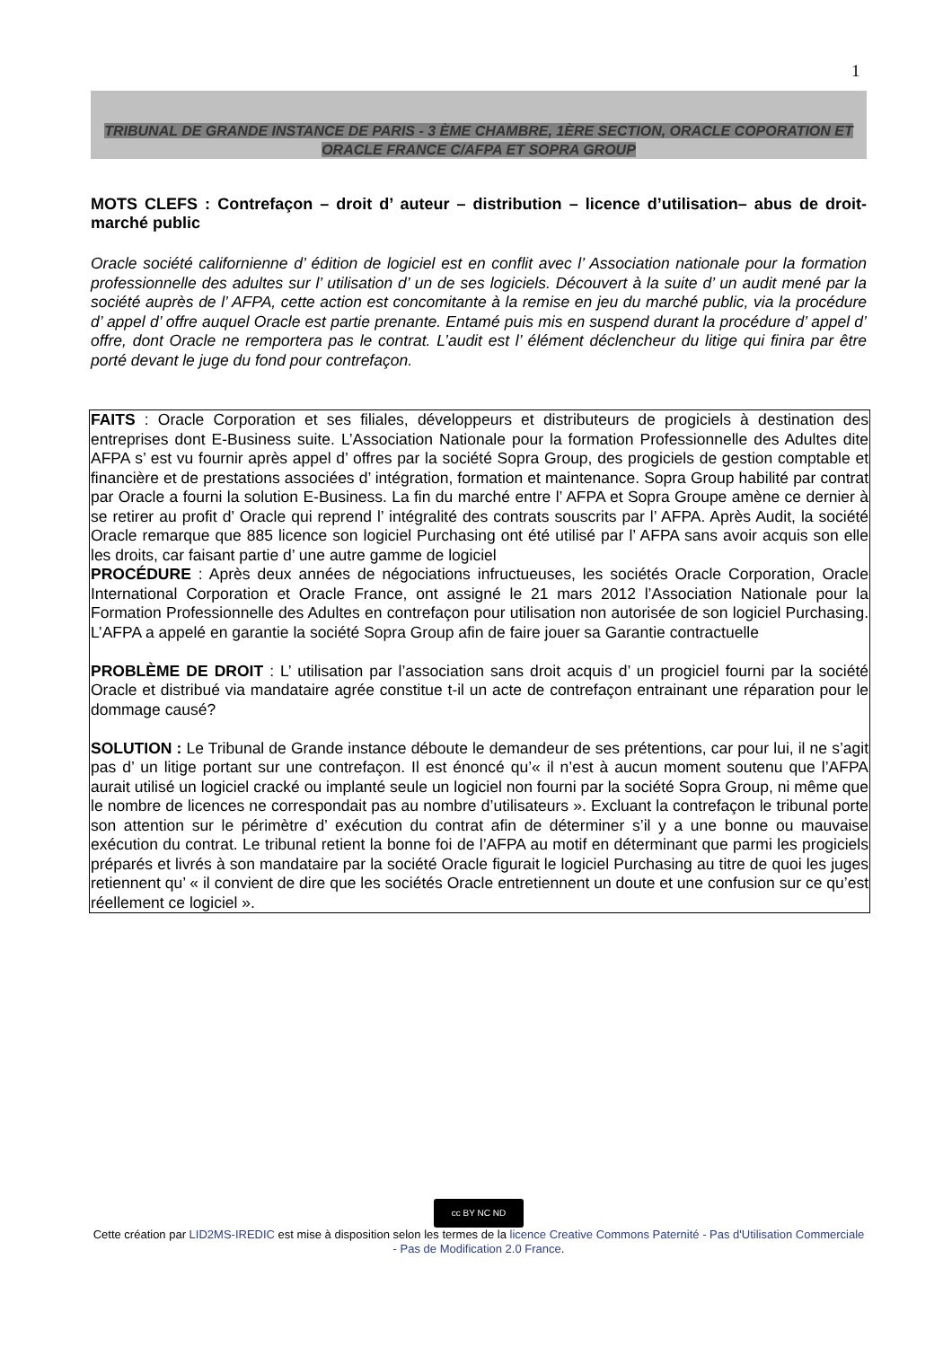1
TRIBUNAL DE GRANDE INSTANCE DE PARIS - 3 ÈME CHAMBRE, 1ÈRE SECTION, ORACLE COPORATION ET
ORACLE FRANCE C/AFPA ET SOPRA GROUP
MOTS CLEFS : Contrefaçon – droit d’ auteur – distribution – licence d’utilisation– abus de droit- marché public
Oracle société californienne d’ édition de logiciel est en conflit avec l’ Association nationale pour la formation professionnelle des adultes sur l’ utilisation d’ un de ses logiciels. Découvert à la suite d’ un audit mené par la société auprès de l’ AFPA, cette action est concomitante à la remise en jeu du marché public, via la procédure d’ appel d’ offre auquel Oracle est partie prenante. Entamé puis mis en suspend durant la procédure d’ appel d’ offre, dont Oracle ne remportera pas le contrat. L’audit est l’ élément déclencheur du litige qui finira par être porté devant le juge du fond pour contrefaçon.
FAITS : Oracle Corporation et ses filiales, développeurs et distributeurs de progiciels à destination des entreprises dont E-Business suite. L’Association Nationale pour la formation Professionnelle des Adultes dite AFPA s’ est vu fournir après appel d’ offres par la société Sopra Group, des progiciels de gestion comptable et financière et de prestations associées d’ intégration, formation et maintenance. Sopra Group habilité par contrat par Oracle a fourni la solution E-Business. La fin du marché entre l’ AFPA et Sopra Groupe amène ce dernier à se retirer au profit d’ Oracle qui reprend l’ intégralité des contrats souscrits par l’ AFPA. Après Audit, la société Oracle remarque que 885 licence son logiciel Purchasing ont été utilisé par l’ AFPA sans avoir acquis son elle les droits, car faisant partie d’ une autre gamme de logiciel
PROCÉDURE : Après deux années de négociations infructueuses, les sociétés Oracle Corporation, Oracle International Corporation et Oracle France, ont assigné le 21 mars 2012 l’Association Nationale pour la Formation Professionnelle des Adultes en contrefaçon pour utilisation non autorisée de son logiciel Purchasing. L’AFPA a appelé en garantie la société Sopra Group afin de faire jouer sa Garantie contractuelle
PROBLÈME DE DROIT : L’ utilisation par l’association sans droit acquis d’ un progiciel fourni par la société Oracle et distribué via mandataire agrée constitue t-il un acte de contrefaçon entrainant une réparation pour le dommage causé?
SOLUTION : Le Tribunal de Grande instance déboute le demandeur de ses prétentions, car pour lui, il ne s’agit pas d’ un litige portant sur une contrefaçon. Il est énoncé qu’« il n’est à aucun moment soutenu que l’AFPA aurait utilisé un logiciel cracké ou implanté seule un logiciel non fourni par la société Sopra Group, ni même que le nombre de licences ne correspondait pas au nombre d’utilisateurs ». Excluant la contrefaçon le tribunal porte son attention sur le périmètre d’ exécution du contrat afin de déterminer s’il y a une bonne ou mauvaise exécution du contrat. Le tribunal retient la bonne foi de l’AFPA au motif en déterminant que parmi les progiciels préparés et livrés à son mandataire par la société Oracle figurait le logiciel Purchasing au titre de quoi les juges retiennent qu’ « il convient de dire que les sociétés Oracle entretiennent un doute et une confusion sur ce qu’est réellement ce logiciel ».
cc BY NC ND
Cette création par LID2MS-IREDIC est mise à disposition selon les termes de la licence Creative Commons Paternité - Pas d'Utilisation Commerciale - Pas de Modification 2.0 France.